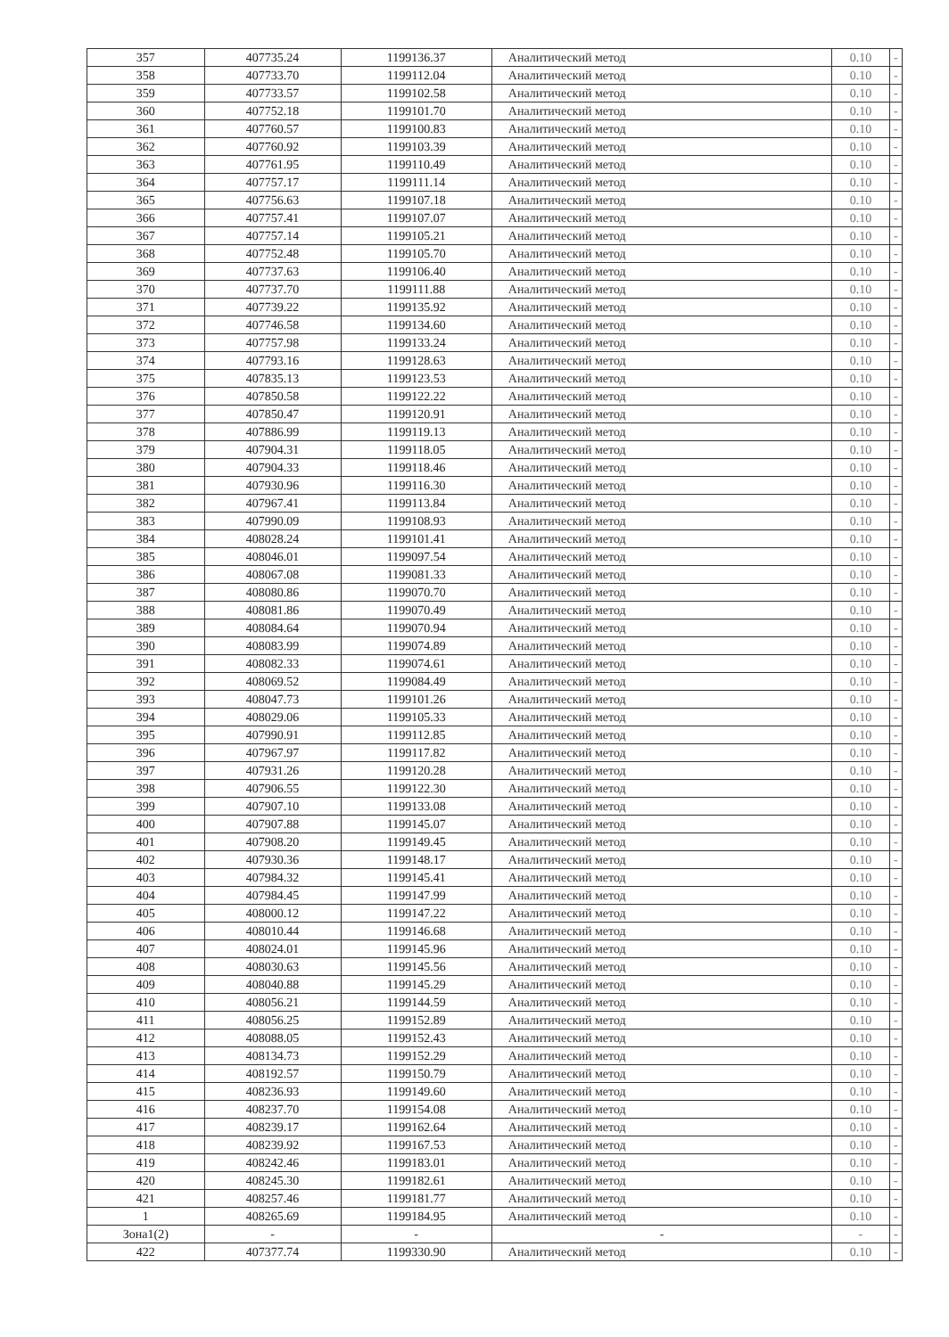| 357 | 407735.24 | 1199136.37 | Аналитический метод | 0.10 | - |
| 358 | 407733.70 | 1199112.04 | Аналитический метод | 0.10 | - |
| 359 | 407733.57 | 1199102.58 | Аналитический метод | 0.10 | - |
| 360 | 407752.18 | 1199101.70 | Аналитический метод | 0.10 | - |
| 361 | 407760.57 | 1199100.83 | Аналитический метод | 0.10 | - |
| 362 | 407760.92 | 1199103.39 | Аналитический метод | 0.10 | - |
| 363 | 407761.95 | 1199110.49 | Аналитический метод | 0.10 | - |
| 364 | 407757.17 | 1199111.14 | Аналитический метод | 0.10 | - |
| 365 | 407756.63 | 1199107.18 | Аналитический метод | 0.10 | - |
| 366 | 407757.41 | 1199107.07 | Аналитический метод | 0.10 | - |
| 367 | 407757.14 | 1199105.21 | Аналитический метод | 0.10 | - |
| 368 | 407752.48 | 1199105.70 | Аналитический метод | 0.10 | - |
| 369 | 407737.63 | 1199106.40 | Аналитический метод | 0.10 | - |
| 370 | 407737.70 | 1199111.88 | Аналитический метод | 0.10 | - |
| 371 | 407739.22 | 1199135.92 | Аналитический метод | 0.10 | - |
| 372 | 407746.58 | 1199134.60 | Аналитический метод | 0.10 | - |
| 373 | 407757.98 | 1199133.24 | Аналитический метод | 0.10 | - |
| 374 | 407793.16 | 1199128.63 | Аналитический метод | 0.10 | - |
| 375 | 407835.13 | 1199123.53 | Аналитический метод | 0.10 | - |
| 376 | 407850.58 | 1199122.22 | Аналитический метод | 0.10 | - |
| 377 | 407850.47 | 1199120.91 | Аналитический метод | 0.10 | - |
| 378 | 407886.99 | 1199119.13 | Аналитический метод | 0.10 | - |
| 379 | 407904.31 | 1199118.05 | Аналитический метод | 0.10 | - |
| 380 | 407904.33 | 1199118.46 | Аналитический метод | 0.10 | - |
| 381 | 407930.96 | 1199116.30 | Аналитический метод | 0.10 | - |
| 382 | 407967.41 | 1199113.84 | Аналитический метод | 0.10 | - |
| 383 | 407990.09 | 1199108.93 | Аналитический метод | 0.10 | - |
| 384 | 408028.24 | 1199101.41 | Аналитический метод | 0.10 | - |
| 385 | 408046.01 | 1199097.54 | Аналитический метод | 0.10 | - |
| 386 | 408067.08 | 1199081.33 | Аналитический метод | 0.10 | - |
| 387 | 408080.86 | 1199070.70 | Аналитический метод | 0.10 | - |
| 388 | 408081.86 | 1199070.49 | Аналитический метод | 0.10 | - |
| 389 | 408084.64 | 1199070.94 | Аналитический метод | 0.10 | - |
| 390 | 408083.99 | 1199074.89 | Аналитический метод | 0.10 | - |
| 391 | 408082.33 | 1199074.61 | Аналитический метод | 0.10 | - |
| 392 | 408069.52 | 1199084.49 | Аналитический метод | 0.10 | - |
| 393 | 408047.73 | 1199101.26 | Аналитический метод | 0.10 | - |
| 394 | 408029.06 | 1199105.33 | Аналитический метод | 0.10 | - |
| 395 | 407990.91 | 1199112.85 | Аналитический метод | 0.10 | - |
| 396 | 407967.97 | 1199117.82 | Аналитический метод | 0.10 | - |
| 397 | 407931.26 | 1199120.28 | Аналитический метод | 0.10 | - |
| 398 | 407906.55 | 1199122.30 | Аналитический метод | 0.10 | - |
| 399 | 407907.10 | 1199133.08 | Аналитический метод | 0.10 | - |
| 400 | 407907.88 | 1199145.07 | Аналитический метод | 0.10 | - |
| 401 | 407908.20 | 1199149.45 | Аналитический метод | 0.10 | - |
| 402 | 407930.36 | 1199148.17 | Аналитический метод | 0.10 | - |
| 403 | 407984.32 | 1199145.41 | Аналитический метод | 0.10 | - |
| 404 | 407984.45 | 1199147.99 | Аналитический метод | 0.10 | - |
| 405 | 408000.12 | 1199147.22 | Аналитический метод | 0.10 | - |
| 406 | 408010.44 | 1199146.68 | Аналитический метод | 0.10 | - |
| 407 | 408024.01 | 1199145.96 | Аналитический метод | 0.10 | - |
| 408 | 408030.63 | 1199145.56 | Аналитический метод | 0.10 | - |
| 409 | 408040.88 | 1199145.29 | Аналитический метод | 0.10 | - |
| 410 | 408056.21 | 1199144.59 | Аналитический метод | 0.10 | - |
| 411 | 408056.25 | 1199152.89 | Аналитический метод | 0.10 | - |
| 412 | 408088.05 | 1199152.43 | Аналитический метод | 0.10 | - |
| 413 | 408134.73 | 1199152.29 | Аналитический метод | 0.10 | - |
| 414 | 408192.57 | 1199150.79 | Аналитический метод | 0.10 | - |
| 415 | 408236.93 | 1199149.60 | Аналитический метод | 0.10 | - |
| 416 | 408237.70 | 1199154.08 | Аналитический метод | 0.10 | - |
| 417 | 408239.17 | 1199162.64 | Аналитический метод | 0.10 | - |
| 418 | 408239.92 | 1199167.53 | Аналитический метод | 0.10 | - |
| 419 | 408242.46 | 1199183.01 | Аналитический метод | 0.10 | - |
| 420 | 408245.30 | 1199182.61 | Аналитический метод | 0.10 | - |
| 421 | 408257.46 | 1199181.77 | Аналитический метод | 0.10 | - |
| 1 | 408265.69 | 1199184.95 | Аналитический метод | 0.10 | - |
| Зона1(2) | - | - | - | - | - |
| 422 | 407377.74 | 1199330.90 | Аналитический метод | 0.10 | - |